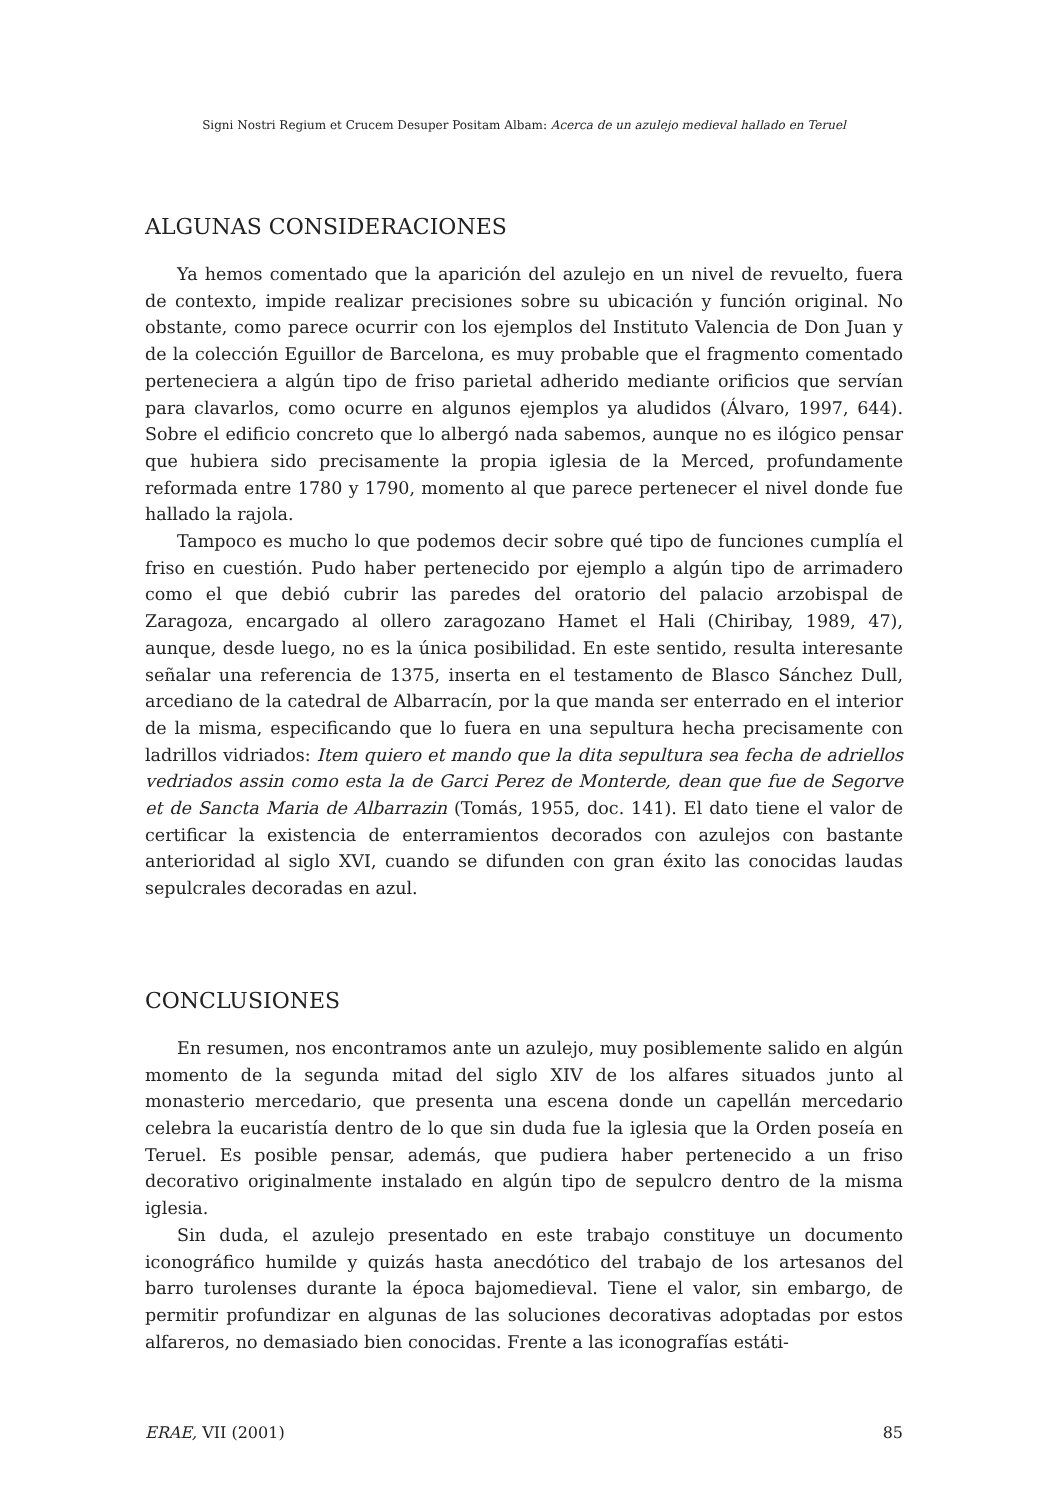Signi Nostri Regium et Crucem Desuper Positam Albam: Acerca de un azulejo medieval hallado en Teruel
ALGUNAS CONSIDERACIONES
Ya hemos comentado que la aparición del azulejo en un nivel de revuelto, fuera de contexto, impide realizar precisiones sobre su ubicación y función original. No obstante, como parece ocurrir con los ejemplos del Instituto Valencia de Don Juan y de la colección Eguillor de Barcelona, es muy probable que el fragmento comentado perteneciera a algún tipo de friso parietal adherido mediante orificios que servían para clavarlos, como ocurre en algunos ejemplos ya aludidos (Álvaro, 1997, 644). Sobre el edificio concreto que lo albergó nada sabemos, aunque no es ilógico pensar que hubiera sido precisamente la propia iglesia de la Merced, profundamente reformada entre 1780 y 1790, momento al que parece pertenecer el nivel donde fue hallado la rajola.
Tampoco es mucho lo que podemos decir sobre qué tipo de funciones cumplía el friso en cuestión. Pudo haber pertenecido por ejemplo a algún tipo de arrimadero como el que debió cubrir las paredes del oratorio del palacio arzobispal de Zaragoza, encargado al ollero zaragozano Hamet el Hali (Chiribay, 1989, 47), aunque, desde luego, no es la única posibilidad. En este sentido, resulta interesante señalar una referencia de 1375, inserta en el testamento de Blasco Sánchez Dull, arcediano de la catedral de Albarracín, por la que manda ser enterrado en el interior de la misma, especificando que lo fuera en una sepultura hecha precisamente con ladrillos vidriados: Item quiero et mando que la dita sepultura sea fecha de adriellos vedriados assin como esta la de Garci Perez de Monterde, dean que fue de Segorve et de Sancta Maria de Albarrazin (Tomás, 1955, doc. 141). El dato tiene el valor de certificar la existencia de enterramientos decorados con azulejos con bastante anterioridad al siglo XVI, cuando se difunden con gran éxito las conocidas laudas sepulcrales decoradas en azul.
CONCLUSIONES
En resumen, nos encontramos ante un azulejo, muy posiblemente salido en algún momento de la segunda mitad del siglo XIV de los alfares situados junto al monasterio mercedario, que presenta una escena donde un capellán mercedario celebra la eucaristía dentro de lo que sin duda fue la iglesia que la Orden poseía en Teruel. Es posible pensar, además, que pudiera haber pertenecido a un friso decorativo originalmente instalado en algún tipo de sepulcro dentro de la misma iglesia.
Sin duda, el azulejo presentado en este trabajo constituye un documento iconográfico humilde y quizás hasta anecdótico del trabajo de los artesanos del barro turolenses durante la época bajomedieval. Tiene el valor, sin embargo, de permitir profundizar en algunas de las soluciones decorativas adoptadas por estos alfareros, no demasiado bien conocidas. Frente a las iconografías estáti-
ERAE, VII (2001) 85